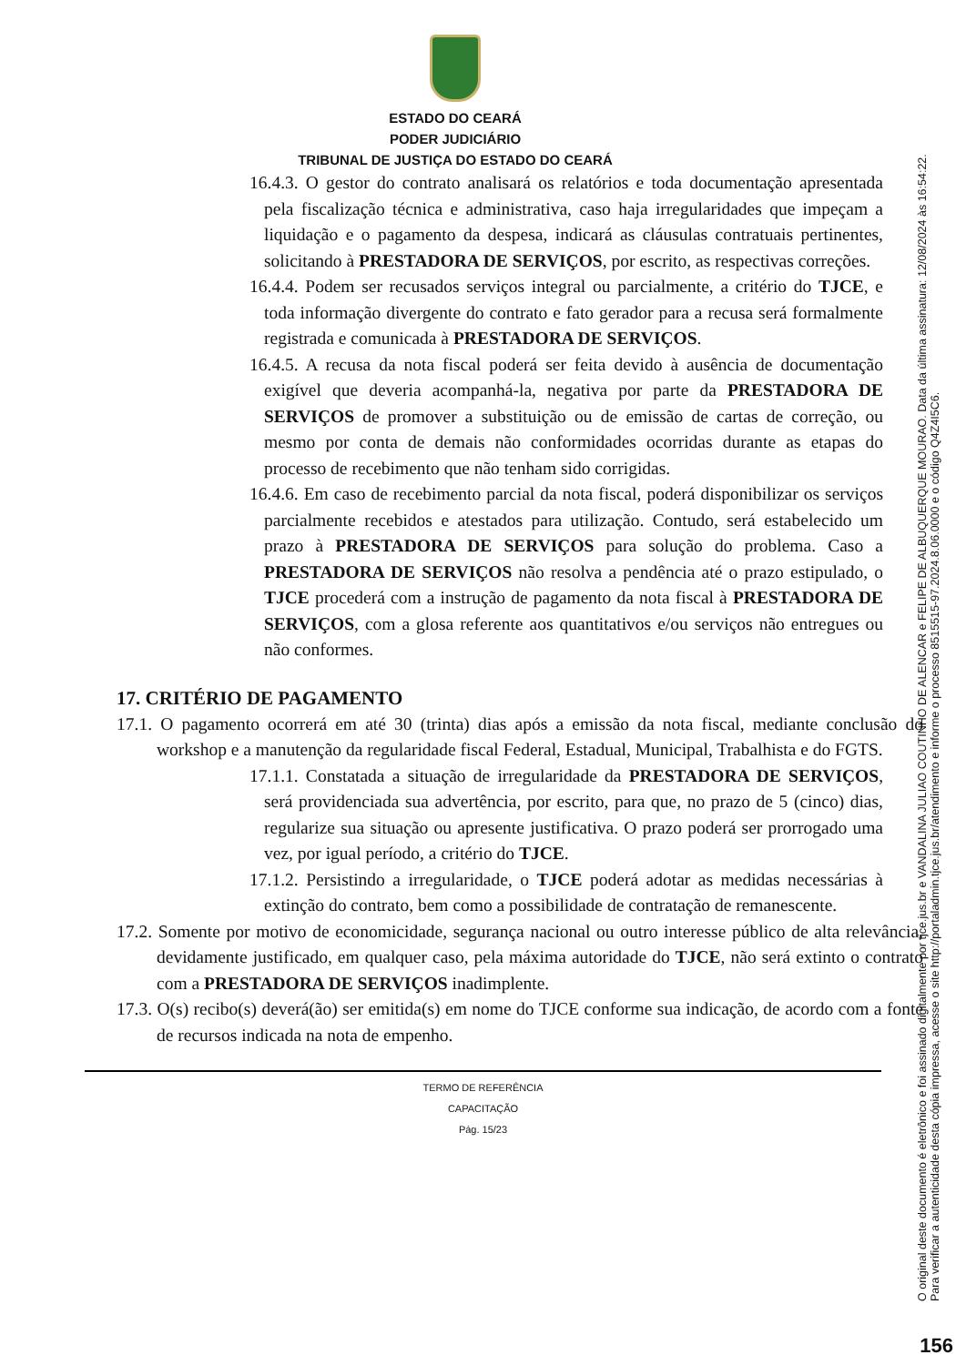ESTADO DO CEARÁ
PODER JUDICIÁRIO
TRIBUNAL DE JUSTIÇA DO ESTADO DO CEARÁ
16.4.3. O gestor do contrato analisará os relatórios e toda documentação apresentada pela fiscalização técnica e administrativa, caso haja irregularidades que impeçam a liquidação e o pagamento da despesa, indicará as cláusulas contratuais pertinentes, solicitando à PRESTADORA DE SERVIÇOS, por escrito, as respectivas correções.
16.4.4. Podem ser recusados serviços integral ou parcialmente, a critério do TJCE, e toda informação divergente do contrato e fato gerador para a recusa será formalmente registrada e comunicada à PRESTADORA DE SERVIÇOS.
16.4.5. A recusa da nota fiscal poderá ser feita devido à ausência de documentação exigível que deveria acompanhá-la, negativa por parte da PRESTADORA DE SERVIÇOS de promover a substituição ou de emissão de cartas de correção, ou mesmo por conta de demais não conformidades ocorridas durante as etapas do processo de recebimento que não tenham sido corrigidas.
16.4.6. Em caso de recebimento parcial da nota fiscal, poderá disponibilizar os serviços parcialmente recebidos e atestados para utilização. Contudo, será estabelecido um prazo à PRESTADORA DE SERVIÇOS para solução do problema. Caso a PRESTADORA DE SERVIÇOS não resolva a pendência até o prazo estipulado, o TJCE procederá com a instrução de pagamento da nota fiscal à PRESTADORA DE SERVIÇOS, com a glosa referente aos quantitativos e/ou serviços não entregues ou não conformes.
17. CRITÉRIO DE PAGAMENTO
17.1. O pagamento ocorrerá em até 30 (trinta) dias após a emissão da nota fiscal, mediante conclusão do workshop e a manutenção da regularidade fiscal Federal, Estadual, Municipal, Trabalhista e do FGTS.
17.1.1. Constatada a situação de irregularidade da PRESTADORA DE SERVIÇOS, será providenciada sua advertência, por escrito, para que, no prazo de 5 (cinco) dias, regularize sua situação ou apresente justificativa. O prazo poderá ser prorrogado uma vez, por igual período, a critério do TJCE.
17.1.2. Persistindo a irregularidade, o TJCE poderá adotar as medidas necessárias à extinção do contrato, bem como a possibilidade de contratação de remanescente.
17.2. Somente por motivo de economicidade, segurança nacional ou outro interesse público de alta relevância, devidamente justificado, em qualquer caso, pela máxima autoridade do TJCE, não será extinto o contrato com a PRESTADORA DE SERVIÇOS inadimplente.
17.3. O(s) recibo(s) deverá(ão) ser emitida(s) em nome do TJCE conforme sua indicação, de acordo com a fonte de recursos indicada na nota de empenho.
TERMO DE REFERÊNCIA
CAPACITAÇÃO
Pág. 15/23
O original deste documento é eletrônico e foi assinado digitalmente por tjce.jus.br e VANDALINA JULIAO COUTINHO DE ALENCAR e FELIPE DE ALBUQUERQUE MOURAO. Data da última assinatura: 12/08/2024 às 16:54:22.
Para verificar a autenticidade desta cópia impressa, acesse o site http://portaladmin.tjce.jus.br/atendimento e informe o processo 8515515-97.2024.8.06.0000 e o código Q4Z4I5C6.
156